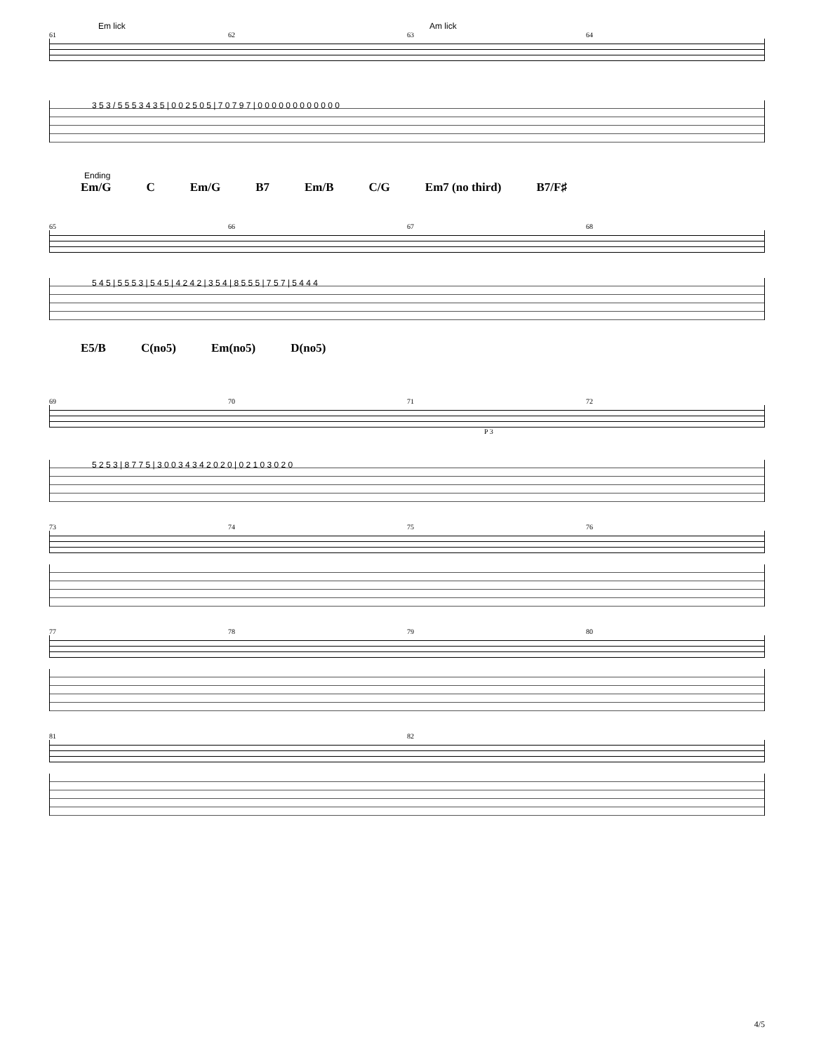Em lick Am lick
61 62 63 64
3 5 3 / 5 5 5 3 4 3 5 | 0 0 2 5 0 5 | 7 0 7 9 7 | 0 0 0 0 0 0 0 0 0 0 0 0
Ending
Em/G C Em/G B7 Em/B C/G Em7 (no third) B7/F♯
65 66 67 68
5 4 5 | 5 5 5 3 | 5 4 5 | 4 2 4 2 | 3 5 4 | 8 5 5 5 | 7 5 7 | 5 4 4 4
E5/B C(no5) Em(no5) D(no5)
69 70 71 72
P 3
5 2 5 3 | 8 7 7 5 | 3 0 0 3 4 3 4 2 0 2 0 | 0 2 1 0 3 0 2 0
73 74 75 76
77 78 79 80
81 82
4/5